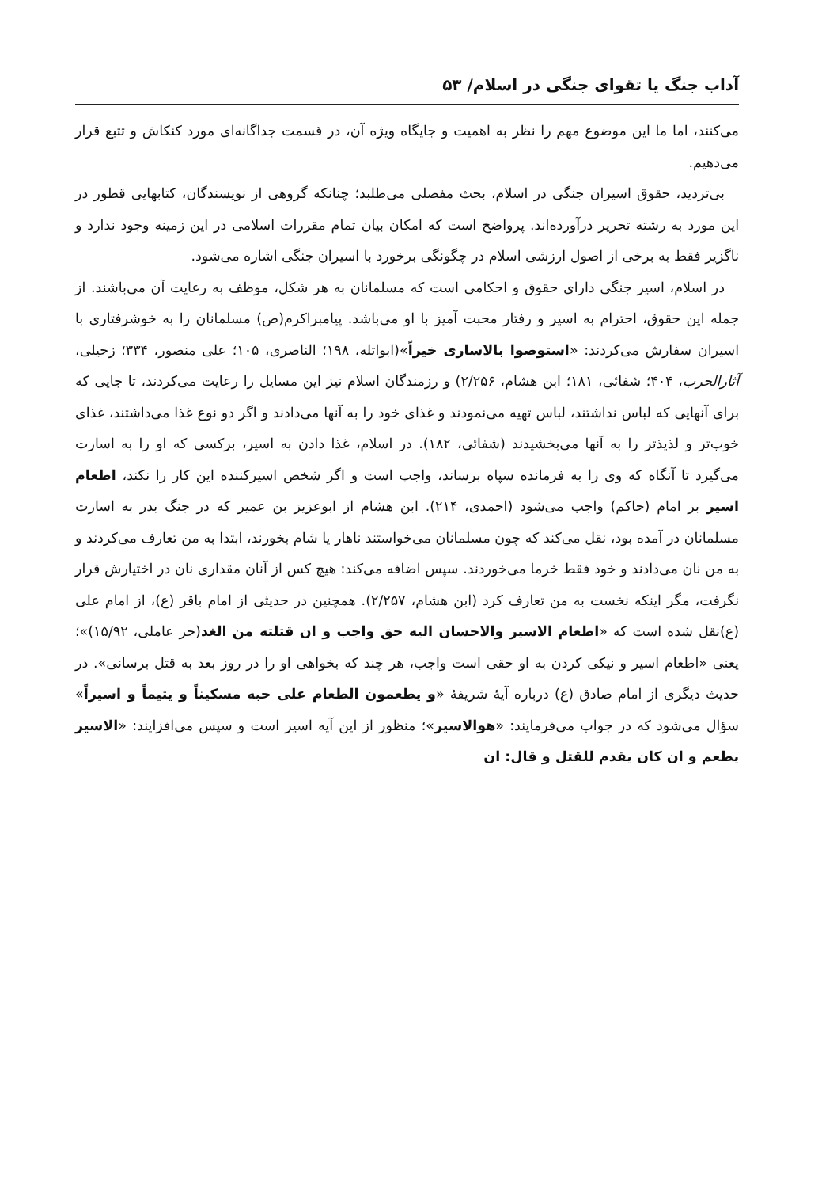آداب جنگ یا تقوای جنگی در اسلام/ ۵۳
می‌کنند، اما ما این موضوع مهم را نظر به اهمیت و جایگاه ویژه آن، در قسمت جداگانه‌ای مورد کنکاش و تتبع قرار می‌دهیم.
بی‌تردید، حقوق اسیران جنگی در اسلام، بحث مفصلی می‌طلبد؛ چنانکه گروهی از نویسندگان، کتابهایی قطور در این مورد به رشته تحریر درآورده‌اند. پرواضح است که امکان بیان تمام مقررات اسلامی در این زمینه وجود ندارد و ناگزیر فقط به برخی از اصول ارزشی اسلام در چگونگی برخورد با اسیران جنگی اشاره می‌شود.
در اسلام، اسیر جنگی دارای حقوق و احکامی است که مسلمانان به هر شکل، موظف به رعایت آن می‌باشند. از جمله این حقوق، احترام به اسیر و رفتار محبت آمیز با او می‌باشد. پیامبراکرم(ص) مسلمانان را به خوشرفتاری با اسیران سفارش می‌کردند: «استوصوا بالاساری خیراً»(ابواتله، ۱۹۸؛ الناصری، ۱۰۵؛ علی منصور، ۳۳۴؛ زحیلی، آثارالحرب، ۴۰۴؛ شفائی، ۱۸۱؛ ابن هشام، ۲/۲۵۶) و رزمندگان اسلام نیز این مسایل را رعایت می‌کردند، تا جایی که برای آنهایی که لباس نداشتند، لباس تهیه می‌نمودند و غذای خود را به آنها می‌دادند و اگر دو نوع غذا می‌داشتند، غذای خوب‌تر و لذیذتر را به آنها می‌بخشیدند (شفائی، ۱۸۲). در اسلام، غذا دادن به اسیر، برکسی که او را به اسارت می‌گیرد تا آنگاه که وی را به فرمانده سپاه برساند، واجب است و اگر شخص اسیرکننده این کار را نکند، اطعام اسیر بر امام (حاکم) واجب می‌شود (احمدی، ۲۱۴). ابن هشام از ابوعزیز بن عمیر که در جنگ بدر به اسارت مسلمانان در آمده بود، نقل می‌کند که چون مسلمانان می‌خواستند ناهار یا شام بخورند، ابتدا به من تعارف می‌کردند و به من نان می‌دادند و خود فقط خرما می‌خوردند. سپس اضافه می‌کند: هیچ کس از آنان مقداری نان در اختیارش قرار نگرفت، مگر اینکه نخست به من تعارف کرد (ابن هشام، ۲/۲۵۷). همچنین در حدیثی از امام باقر (ع)، از امام علی (ع)نقل شده است که «اطعام الاسیر والاحسان الیه حق واجب و ان قتلته من الغد(حر عاملی، ۱۵/۹۲)»؛ یعنی «اطعام اسیر و نیکی کردن به او حقی است واجب، هر چند که بخواهی او را در روز بعد به قتل برسانی». در حدیث دیگری از امام صادق (ع) درباره آیهٔ شریفهٔ «و یطعمون الطعام علی حبه مسکیناً و یتیماً و اسیراً» سؤال می‌شود که در جواب می‌فرمایند: «هوالاسیر»؛ منظور از این آیه اسیر است و سپس می‌افزایند: «الاسیر یطعم و ان کان یقدم للقتل و قال: ان